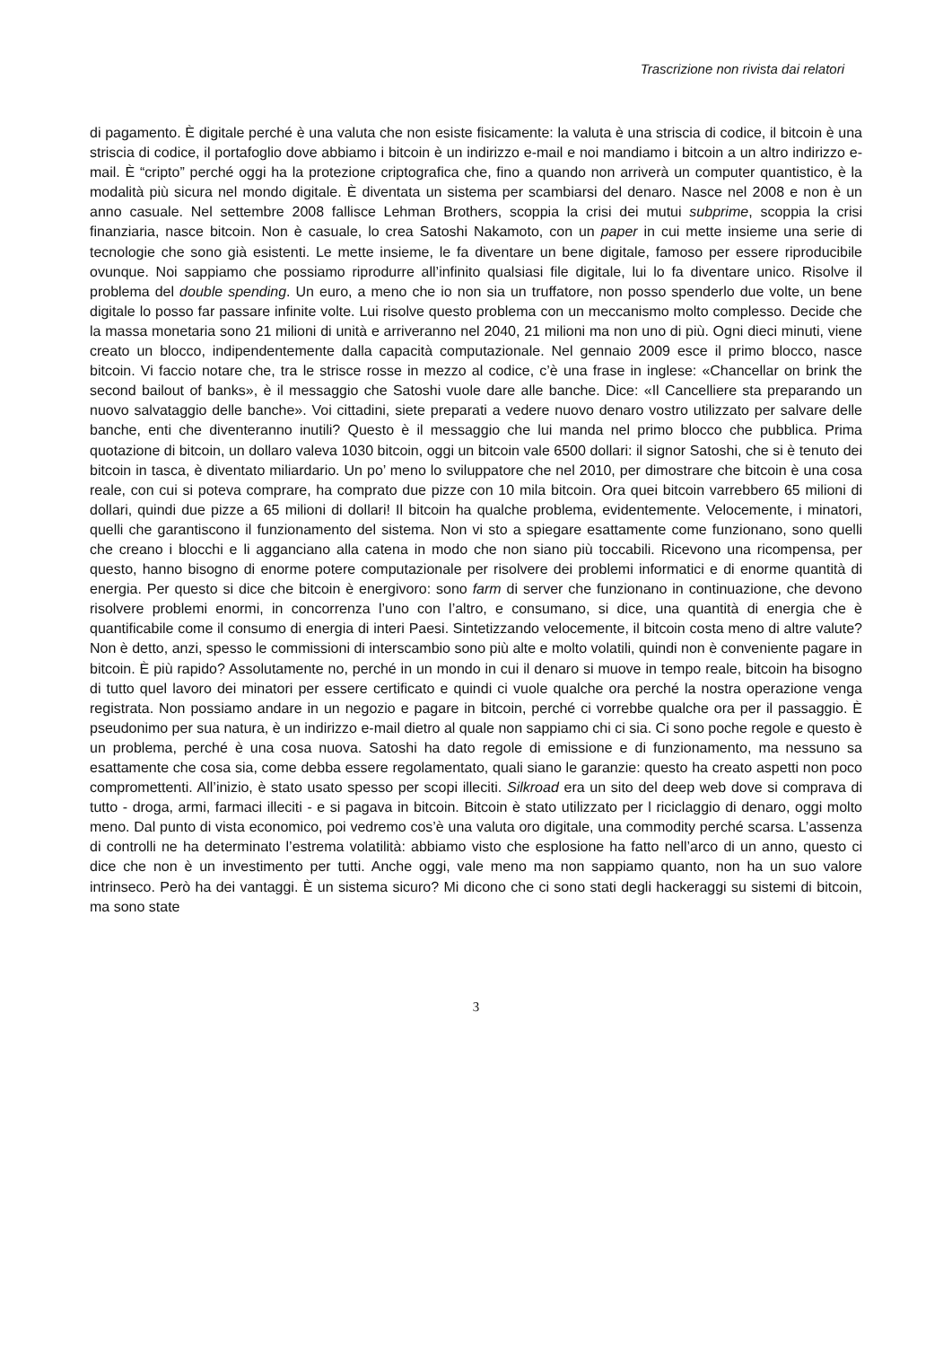Trascrizione non rivista dai relatori
di pagamento. È digitale perché è una valuta che non esiste fisicamente: la valuta è una striscia di codice, il bitcoin è una striscia di codice, il portafoglio dove abbiamo i bitcoin è un indirizzo e-mail e noi mandiamo i bitcoin a un altro indirizzo e-mail. È “cripto” perché oggi ha la protezione criptografica che, fino a quando non arriverà un computer quantistico, è la modalità più sicura nel mondo digitale. È diventata un sistema per scambiarsi del denaro. Nasce nel 2008 e non è un anno casuale. Nel settembre 2008 fallisce Lehman Brothers, scoppia la crisi dei mutui subprime, scoppia la crisi finanziaria, nasce bitcoin. Non è casuale, lo crea Satoshi Nakamoto, con un paper in cui mette insieme una serie di tecnologie che sono già esistenti. Le mette insieme, le fa diventare un bene digitale, famoso per essere riproducibile ovunque. Noi sappiamo che possiamo riprodurre all’infinito qualsiasi file digitale, lui lo fa diventare unico. Risolve il problema del double spending. Un euro, a meno che io non sia un truffatore, non posso spenderlo due volte, un bene digitale lo posso far passare infinite volte. Lui risolve questo problema con un meccanismo molto complesso. Decide che la massa monetaria sono 21 milioni di unità e arriveranno nel 2040, 21 milioni ma non uno di più. Ogni dieci minuti, viene creato un blocco, indipendentemente dalla capacità computazionale. Nel gennaio 2009 esce il primo blocco, nasce bitcoin. Vi faccio notare che, tra le strisce rosse in mezzo al codice, c’è una frase in inglese: «Chancellar on brink the second bailout of banks», è il messaggio che Satoshi vuole dare alle banche. Dice: «Il Cancelliere sta preparando un nuovo salvataggio delle banche». Voi cittadini, siete preparati a vedere nuovo denaro vostro utilizzato per salvare delle banche, enti che diventeranno inutili? Questo è il messaggio che lui manda nel primo blocco che pubblica. Prima quotazione di bitcoin, un dollaro valeva 1030 bitcoin, oggi un bitcoin vale 6500 dollari: il signor Satoshi, che si è tenuto dei bitcoin in tasca, è diventato miliardario. Un po’ meno lo sviluppatore che nel 2010, per dimostrare che bitcoin è una cosa reale, con cui si poteva comprare, ha comprato due pizze con 10 mila bitcoin. Ora quei bitcoin varrebbero 65 milioni di dollari, quindi due pizze a 65 milioni di dollari! Il bitcoin ha qualche problema, evidentemente. Velocemente, i minatori, quelli che garantiscono il funzionamento del sistema. Non vi sto a spiegare esattamente come funzionano, sono quelli che creano i blocchi e li agganciano alla catena in modo che non siano più toccabili. Ricevono una ricompensa, per questo, hanno bisogno di enorme potere computazionale per risolvere dei problemi informatici e di enorme quantità di energia. Per questo si dice che bitcoin è energivoro: sono farm di server che funzionano in continuazione, che devono risolvere problemi enormi, in concorrenza l’uno con l’altro, e consumano, si dice, una quantità di energia che è quantificabile come il consumo di energia di interi Paesi. Sintetizzando velocemente, il bitcoin costa meno di altre valute? Non è detto, anzi, spesso le commissioni di interscambio sono più alte e molto volatili, quindi non è conveniente pagare in bitcoin. È più rapido? Assolutamente no, perché in un mondo in cui il denaro si muove in tempo reale, bitcoin ha bisogno di tutto quel lavoro dei minatori per essere certificato e quindi ci vuole qualche ora perché la nostra operazione venga registrata. Non possiamo andare in un negozio e pagare in bitcoin, perché ci vorrebbe qualche ora per il passaggio. È pseudonimo per sua natura, è un indirizzo e-mail dietro al quale non sappiamo chi ci sia. Ci sono poche regole e questo è un problema, perché è una cosa nuova. Satoshi ha dato regole di emissione e di funzionamento, ma nessuno sa esattamente che cosa sia, come debba essere regolamentato, quali siano le garanzie: questo ha creato aspetti non poco compromettenti. All’inizio, è stato usato spesso per scopi illeciti. Silkroad era un sito del deep web dove si comprava di tutto - droga, armi, farmaci illeciti - e si pagava in bitcoin. Bitcoin è stato utilizzato per l riciclaggio di denaro, oggi molto meno. Dal punto di vista economico, poi vedremo cos’è una valuta oro digitale, una commodity perché scarsa. L’assenza di controlli ne ha determinato l’estrema volatilità: abbiamo visto che esplosione ha fatto nell’arco di un anno, questo ci dice che non è un investimento per tutti. Anche oggi, vale meno ma non sappiamo quanto, non ha un suo valore intrinseco. Però ha dei vantaggi. È un sistema sicuro? Mi dicono che ci sono stati degli hackeraggi su sistemi di bitcoin, ma sono state
3